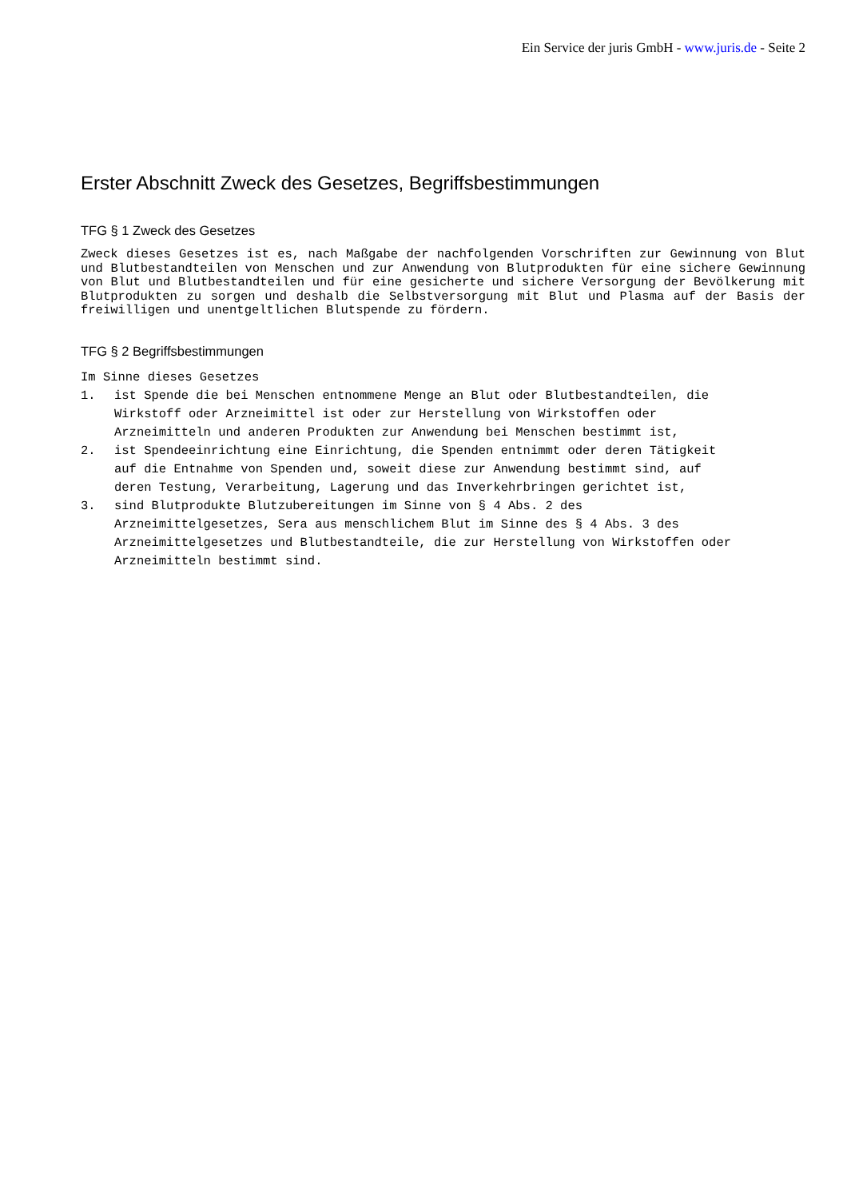Ein Service der juris GmbH - www.juris.de - Seite 2
Erster Abschnitt Zweck des Gesetzes, Begriffsbestimmungen
TFG § 1 Zweck des Gesetzes
Zweck dieses Gesetzes ist es, nach Maßgabe der nachfolgenden Vorschriften zur Gewinnung von Blut und Blutbestandteilen von Menschen und zur Anwendung von Blutprodukten für eine sichere Gewinnung von Blut und Blutbestandteilen und für eine gesicherte und sichere Versorgung der Bevölkerung mit Blutprodukten zu sorgen und deshalb die Selbstversorgung mit Blut und Plasma auf der Basis der freiwilligen und unentgeltlichen Blutspende zu fördern.
TFG § 2 Begriffsbestimmungen
Im Sinne dieses Gesetzes
1. ist Spende die bei Menschen entnommene Menge an Blut oder Blutbestandteilen, die Wirkstoff oder Arzneimittel ist oder zur Herstellung von Wirkstoffen oder Arzneimitteln und anderen Produkten zur Anwendung bei Menschen bestimmt ist,
2. ist Spendeeinrichtung eine Einrichtung, die Spenden entnimmt oder deren Tätigkeit auf die Entnahme von Spenden und, soweit diese zur Anwendung bestimmt sind, auf deren Testung, Verarbeitung, Lagerung und das Inverkehrbringen gerichtet ist,
3. sind Blutprodukte Blutzubereitungen im Sinne von § 4 Abs. 2 des Arzneimittelgesetzes, Sera aus menschlichem Blut im Sinne des § 4 Abs. 3 des Arzneimittelgesetzes und Blutbestandteile, die zur Herstellung von Wirkstoffen oder Arzneimitteln bestimmt sind.